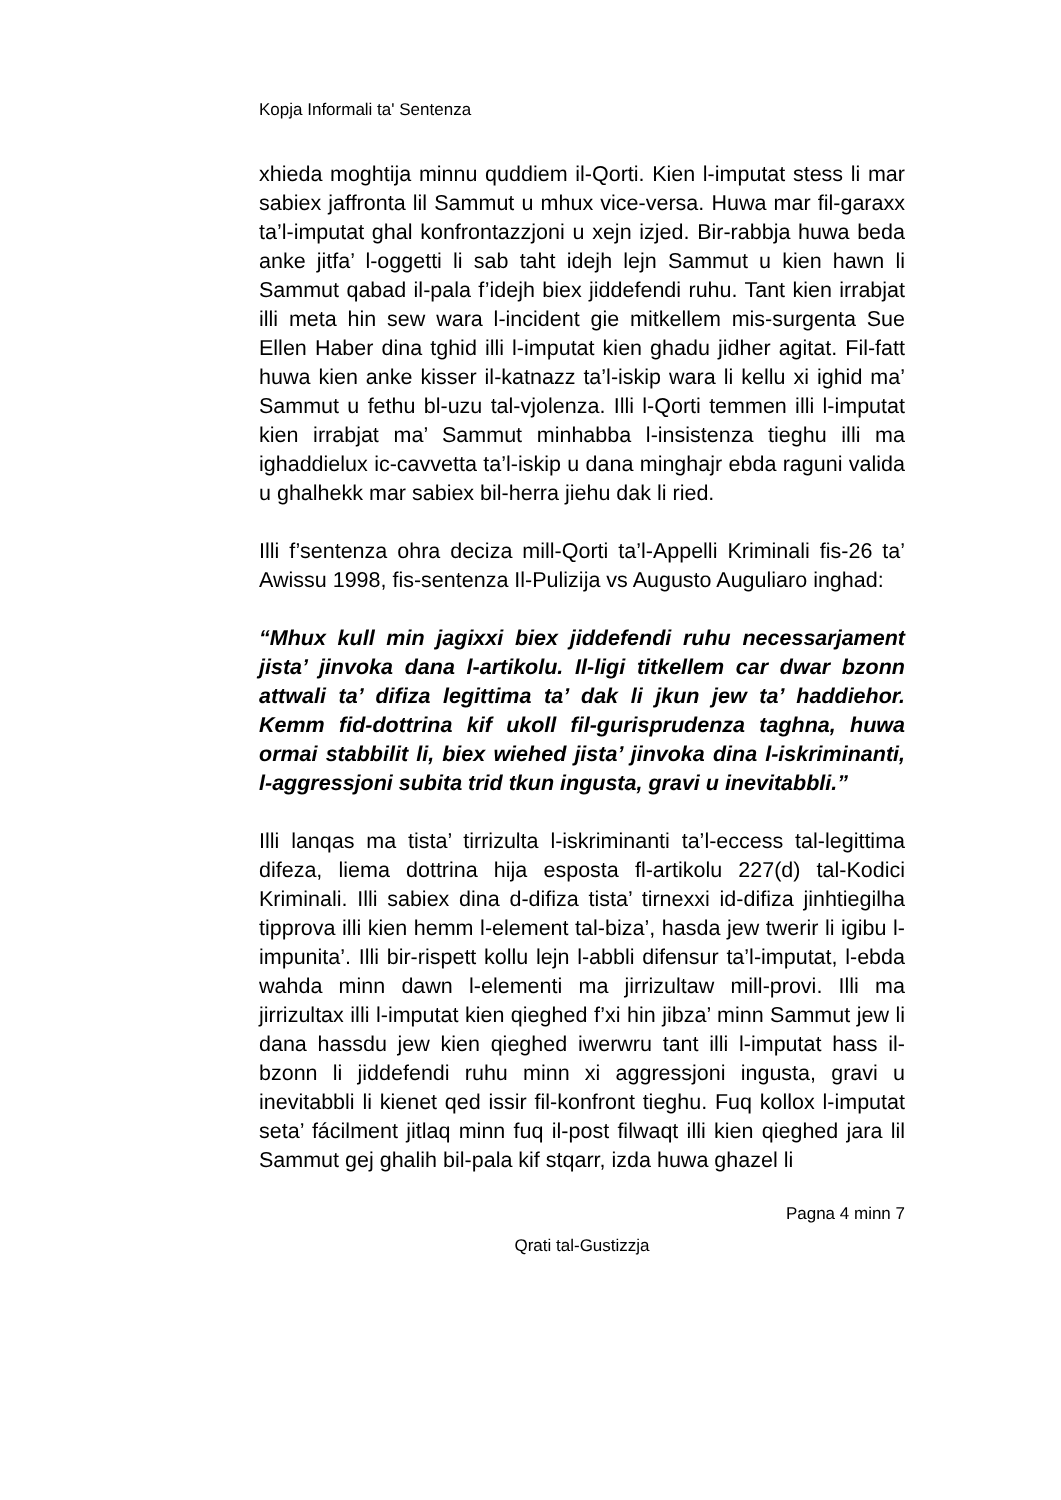Kopja Informali ta' Sentenza
xhieda moghtija minnu quddiem il-Qorti. Kien l-imputat stess li mar sabiex jaffronta lil Sammut u mhux vice-versa. Huwa mar fil-garaxx ta’l-imputat ghal konfrontazzjoni u xejn izjed. Bir-rabbja huwa beda anke jitfa’ l-oggetti li sab taht idejh lejn Sammut u kien hawn li Sammut qabad il-pala f’idejh biex jiddefendi ruhu. Tant kien irrabjat illi meta hin sew wara l-incident gie mitkellem mis-surgenta Sue Ellen Haber dina tghid illi l-imputat kien ghadu jidher agitat. Fil-fatt huwa kien anke kisser il-katnazz ta’l-iskip wara li kellu xi ighid ma’ Sammut u fethu bl-uzu tal-vjolenza. Illi l-Qorti temmen illi l-imputat kien irrabjat ma’ Sammut minhabba l-insistenza tieghu illi ma ighaddielux ic-cavvetta ta’l-iskip u dana minghajr ebda raguni valida u ghalhekk mar sabiex bil-herra jiehu dak li ried.
Illi f’sentenza ohra deciza mill-Qorti ta’l-Appelli Kriminali fis-26 ta’ Awissu 1998, fis-sentenza Il-Pulizija vs Augusto Auguliaro inghad:
“Mhux kull min jagixxi biex jiddefendi ruhu necessarjament jista’ jinvoka dana l-artikolu. Il-ligi titkellem car dwar bzonn attwali ta’ difiza legittima ta’ dak li jkun jew ta’ haddiehor. Kemm fid-dottrina kif ukoll fil-gurisprudenza taghna, huwa ormai stabbilit li, biex wiehed jista’ jinvoka dina l-iskriminanti, l-aggressjoni subita trid tkun ingusta, gravi u inevitabbli.”
Illi lanqas ma tista’ tirrizulta l-iskriminanti ta’l-eccess tal-legittima difeza, liema dottrina hija esposta fl-artikolu 227(d) tal-Kodici Kriminali. Illi sabiex dina d-difiza tista’ tirnexxi id-difiza jinhtiegilha tipprova illi kien hemm l-element tal-biza’, hasda jew twerir li igibu l-impunita’. Illi bir-rispett kollu lejn l-abbli difensur ta’l-imputat, l-ebda wahda minn dawn l-elementi ma jirrizultaw mill-provi. Illi ma jirrizultax illi l-imputat kien qieghed f’xi hin jibza’ minn Sammut jew li dana hassdu jew kien qieghed iwerwru tant illi l-imputat hass il-bzonn li jiddefendi ruhu minn xi aggressjoni ingusta, gravi u inevitabbli li kienet qed issir fil-konfront tieghu. Fuq kollox l-imputat seta’ fácilment jitlaq minn fuq il-post filwaqt illi kien qieghed jara lil Sammut gej ghalih bil-pala kif stqarr, izda huwa ghazel li
Pagna 4 minn 7
Qrati tal-Gustizzja